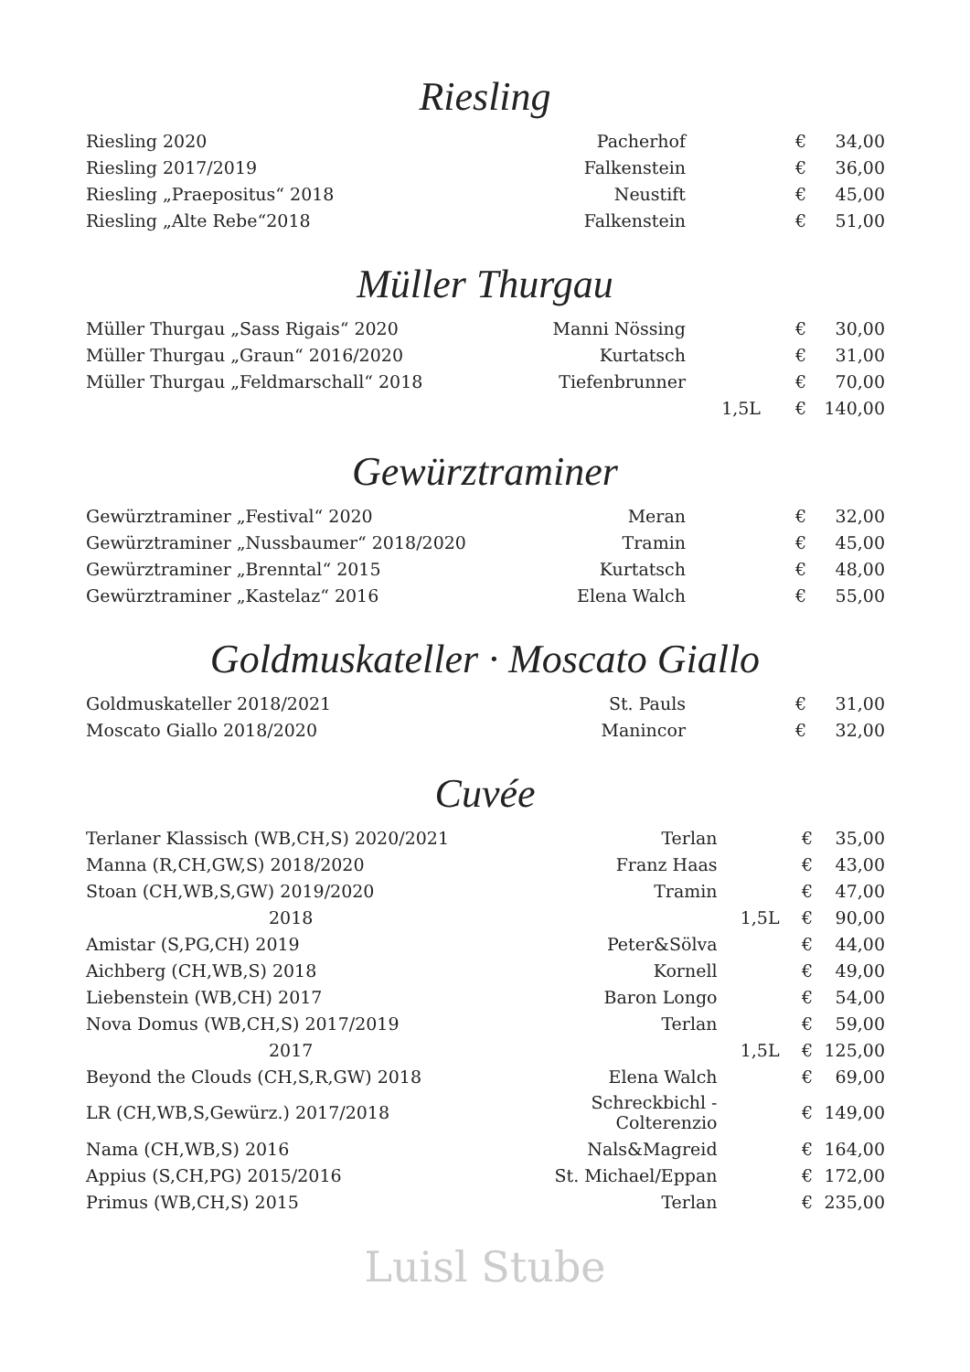Riesling
| Riesling 2020 | Pacherhof | | € | 34,00 |
| Riesling 2017/2019 | Falkenstein | | € | 36,00 |
| Riesling „Praepositus“ 2018 | Neustift | | € | 45,00 |
| Riesling „Alte Rebe“2018 | Falkenstein | | € | 51,00 |
Müller Thurgau
| Müller Thurgau „Sass Rigais“ 2020 | Manni Nössing | | € | 30,00 |
| Müller Thurgau „Graun“ 2016/2020 | Kurtatsch | | € | 31,00 |
| Müller Thurgau „Feldmarschall“ 2018 | Tiefenbrunner | | € | 70,00 |
| | | 1,5L | € | 140,00 |
Gewürztraminer
| Gewürztraminer „Festival“ 2020 | Meran | | € | 32,00 |
| Gewürztraminer „Nussbaumer“ 2018/2020 | Tramin | | € | 45,00 |
| Gewürztraminer „Brenntal“ 2015 | Kurtatsch | | € | 48,00 |
| Gewürztraminer „Kastelaz“ 2016 | Elena Walch | | € | 55,00 |
Goldmuskateller · Moscato Giallo
| Goldmuskateller 2018/2021 | St. Pauls | | € | 31,00 |
| Moscato Giallo 2018/2020 | Manincor | | € | 32,00 |
Cuvée
| Terlaner Klassisch (WB,CH,S) 2020/2021 | Terlan | | € | 35,00 |
| Manna (R,CH,GW,S) 2018/2020 | Franz Haas | | € | 43,00 |
| Stoan (CH,WB,S,GW) 2019/2020 | Tramin | | € | 47,00 |
| 2018 | | 1,5L | € | 90,00 |
| Amistar (S,PG,CH) 2019 | Peter&Sölva | | € | 44,00 |
| Aichberg (CH,WB,S) 2018 | Kornell | | € | 49,00 |
| Liebenstein (WB,CH) 2017 | Baron Longo | | € | 54,00 |
| Nova Domus (WB,CH,S) 2017/2019 | Terlan | | € | 59,00 |
| 2017 | | 1,5L | € | 125,00 |
| Beyond the Clouds (CH,S,R,GW) 2018 | Elena Walch | | € | 69,00 |
| LR (CH,WB,S,Gewürz.) 2017/2018 | Schreckbichl - Colterenzio | | € | 149,00 |
| Nama (CH,WB,S) 2016 | Nals&Magreid | | € | 164,00 |
| Appius (S,CH,PG) 2015/2016 | St. Michael/Eppan | | € | 172,00 |
| Primus (WB,CH,S) 2015 | Terlan | | € | 235,00 |
Luisl Stube